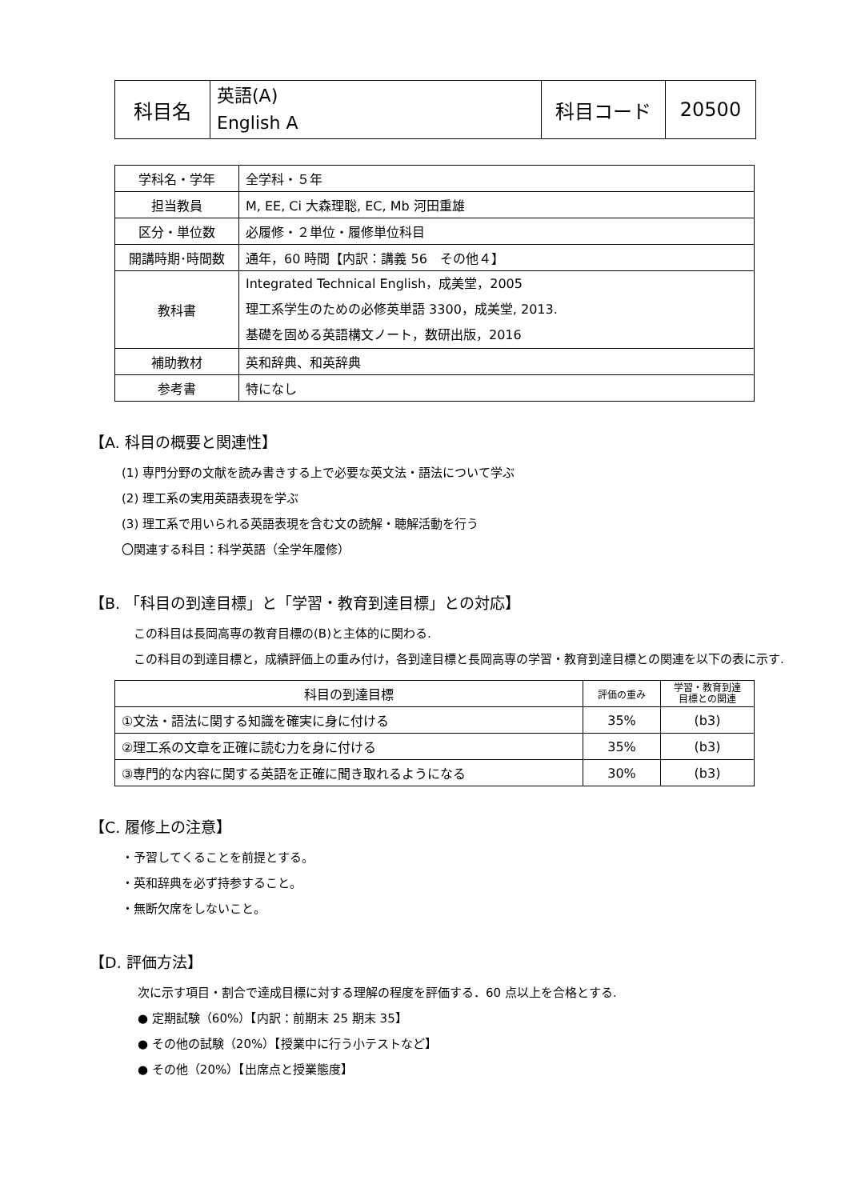| 科目名 | 英語(A) English A | 科目コード | 20500 |
| 学科名・学年 | 全学科・５年 |
| 担当教員 | M, EE, Ci 大森理聡, EC, Mb 河田重雄 |
| 区分・単位数 | 必履修・２単位・履修単位科目 |
| 開講時期･時間数 | 通年，60 時間【内訳：講義 56 その他４】 |
| 教科書 | Integrated Technical English，成美堂，2005 理工系学生のための必修英単語 3300，成美堂, 2013. 基礎を固める英語構文ノート，数研出版，2016 |
| 補助教材 | 英和辞典、和英辞典 |
| 参考書 | 特になし |
【A. 科目の概要と関連性】
(1) 専門分野の文献を読み書きする上で必要な英文法・語法について学ぶ
(2) 理工系の実用英語表現を学ぶ
(3) 理工系で用いられる英語表現を含む文の読解・聴解活動を行う
〇関連する科目：科学英語（全学年履修）
【B. 「科目の到達目標」と「学習・教育到達目標」との対応】
　この科目は長岡高専の教育目標の(B)と主体的に関わる.
　この科目の到達目標と，成績評価上の重み付け，各到達目標と長岡高専の学習・教育到達目標との関連を以下の表に示す.
| 科目の到達目標 | 評価の重み | 学習・教育到達 目標との関連 |
| --- | --- | --- |
| ①文法・語法に関する知識を確実に身に付ける | 35% | (b3) |
| ②理工系の文章を正確に読む力を身に付ける | 35% | (b3) |
| ③専門的な内容に関する英語を正確に聞き取れるようになる | 30% | (b3) |
【C. 履修上の注意】
・予習してくることを前提とする。
・英和辞典を必ず持参すること。
・無断欠席をしないこと。
【D. 評価方法】
次に示す項目・割合で達成目標に対する理解の程度を評価する．60 点以上を合格とする.
● 定期試験（60%）【内訳：前期末 25 期末 35】
● その他の試験（20%）【授業中に行う小テストなど】
● その他（20%）【出席点と授業態度】